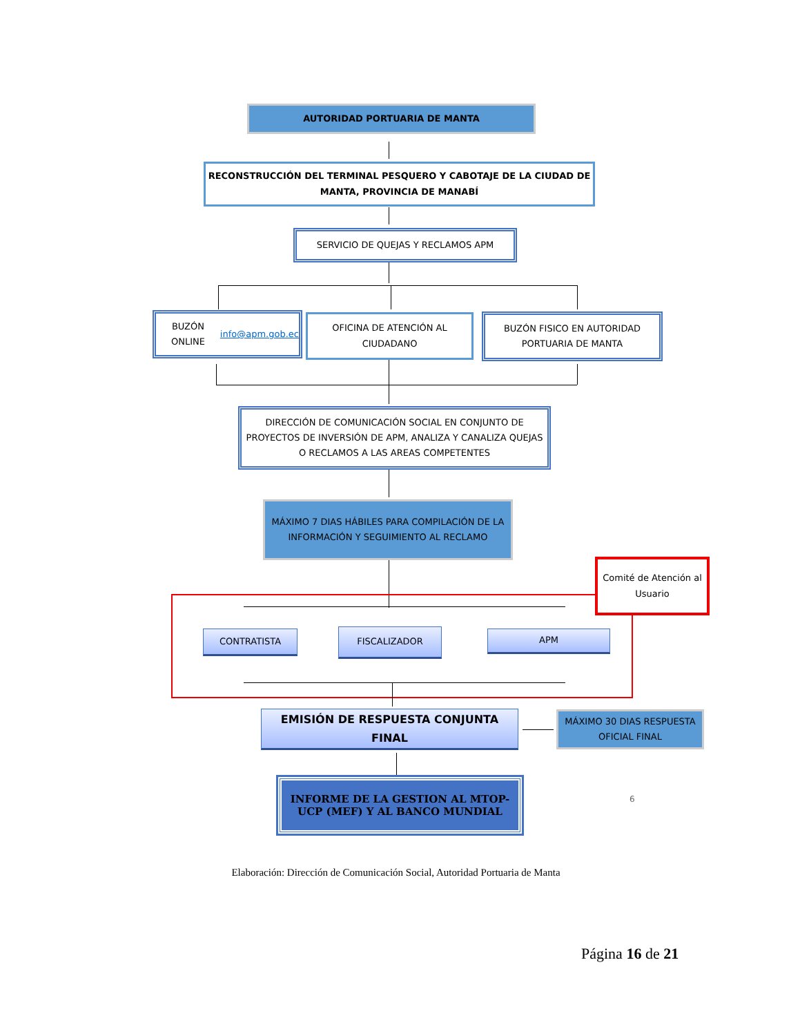AUTORIDAD PORTUARIA DE MANTA
RECONSTRUCCIÓN DEL TERMINAL PESQUERO Y CABOTAJE DE LA CIUDAD DE MANTA, PROVINCIA DE MANABÍ
SERVICIO DE QUEJAS Y RECLAMOS APM
BUZÓN ONLINE
info@apm.gob.ec
OFICINA DE ATENCIÓN AL CIUDADANO
BUZÓN FISICO EN AUTORIDAD PORTUARIA DE MANTA
DIRECCIÓN DE COMUNICACIÓN SOCIAL EN CONJUNTO DE PROYECTOS DE INVERSIÓN DE APM, ANALIZA Y CANALIZA QUEJAS O RECLAMOS A LAS AREAS COMPETENTES
MÁXIMO 7 DIAS HÁBILES PARA COMPILACIÓN DE LA INFORMACIÓN Y SEGUIMIENTO AL RECLAMO
Comité de Atención al Usuario
CONTRATISTA FISCALIZADOR APM
EMISIÓN DE RESPUESTA CONJUNTA FINAL
MÁXIMO 30 DIAS RESPUESTA OFICIAL FINAL
INFORME DE LA GESTION AL MTOP-UCP (MEF) Y AL BANCO MUNDIAL
6
Elaboración: Dirección de Comunicación Social, Autoridad Portuaria de Manta
Página 16 de 21